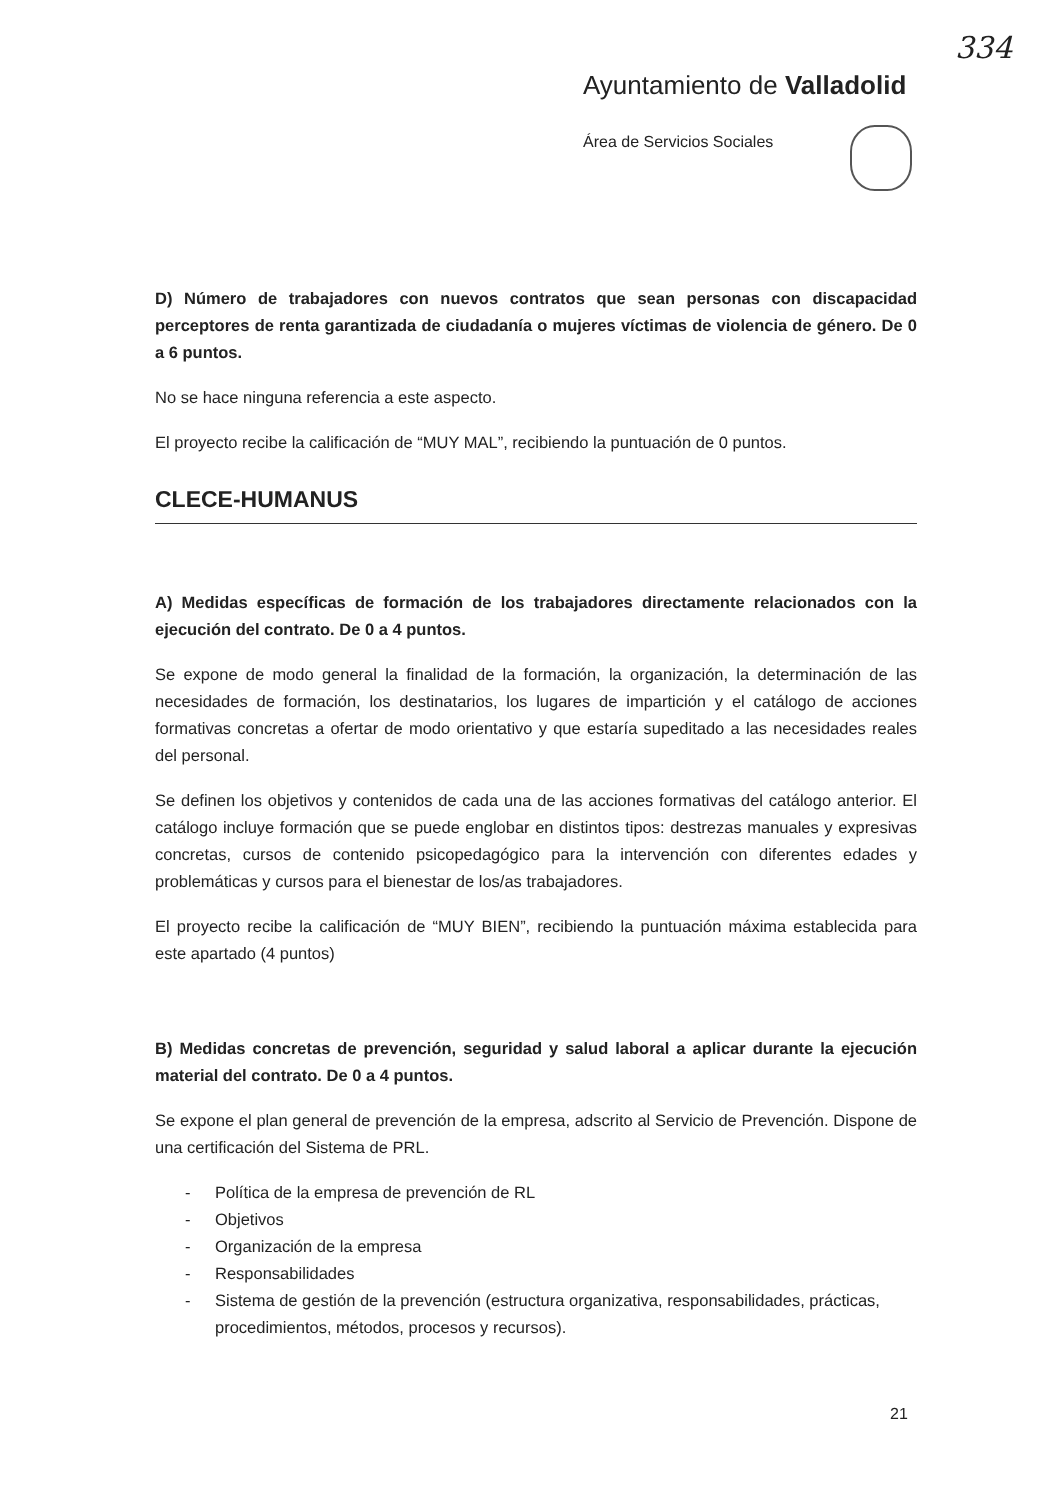334
Ayuntamiento de Valladolid
Área de Servicios Sociales
D) Número de trabajadores con nuevos contratos que sean personas con discapacidad perceptores de renta garantizada de ciudadanía o mujeres víctimas de violencia de género. De 0 a 6 puntos.
No se hace ninguna referencia a este aspecto.
El proyecto recibe la calificación de “MUY MAL”, recibiendo la puntuación de 0 puntos.
CLECE-HUMANUS
A) Medidas específicas de formación de los trabajadores directamente relacionados con la ejecución del contrato. De 0 a 4 puntos.
Se expone de modo general la finalidad de la formación, la organización, la determinación de las necesidades de formación, los destinatarios, los lugares de impartición y el catálogo de acciones formativas concretas a ofertar de modo orientativo y que estaría supeditado a las necesidades reales del personal.
Se definen los objetivos y contenidos de cada una de las acciones formativas del catálogo anterior. El catálogo incluye formación que se puede englobar en distintos tipos: destrezas manuales y expresivas concretas, cursos de contenido psicopedagógico para la intervención con diferentes edades y problemáticas y cursos para el bienestar de los/as trabajadores.
El proyecto recibe la calificación de “MUY BIEN”, recibiendo la puntuación máxima establecida para este apartado (4 puntos)
B) Medidas concretas de prevención, seguridad y salud laboral a aplicar durante la ejecución material del contrato. De 0 a 4 puntos.
Se expone el plan general de prevención de la empresa, adscrito al Servicio de Prevención. Dispone de una certificación del Sistema de PRL.
- Política de la empresa de prevención de RL
- Objetivos
- Organización de la empresa
- Responsabilidades
- Sistema de gestión de la prevención (estructura organizativa, responsabilidades, prácticas, procedimientos, métodos, procesos y recursos).
21